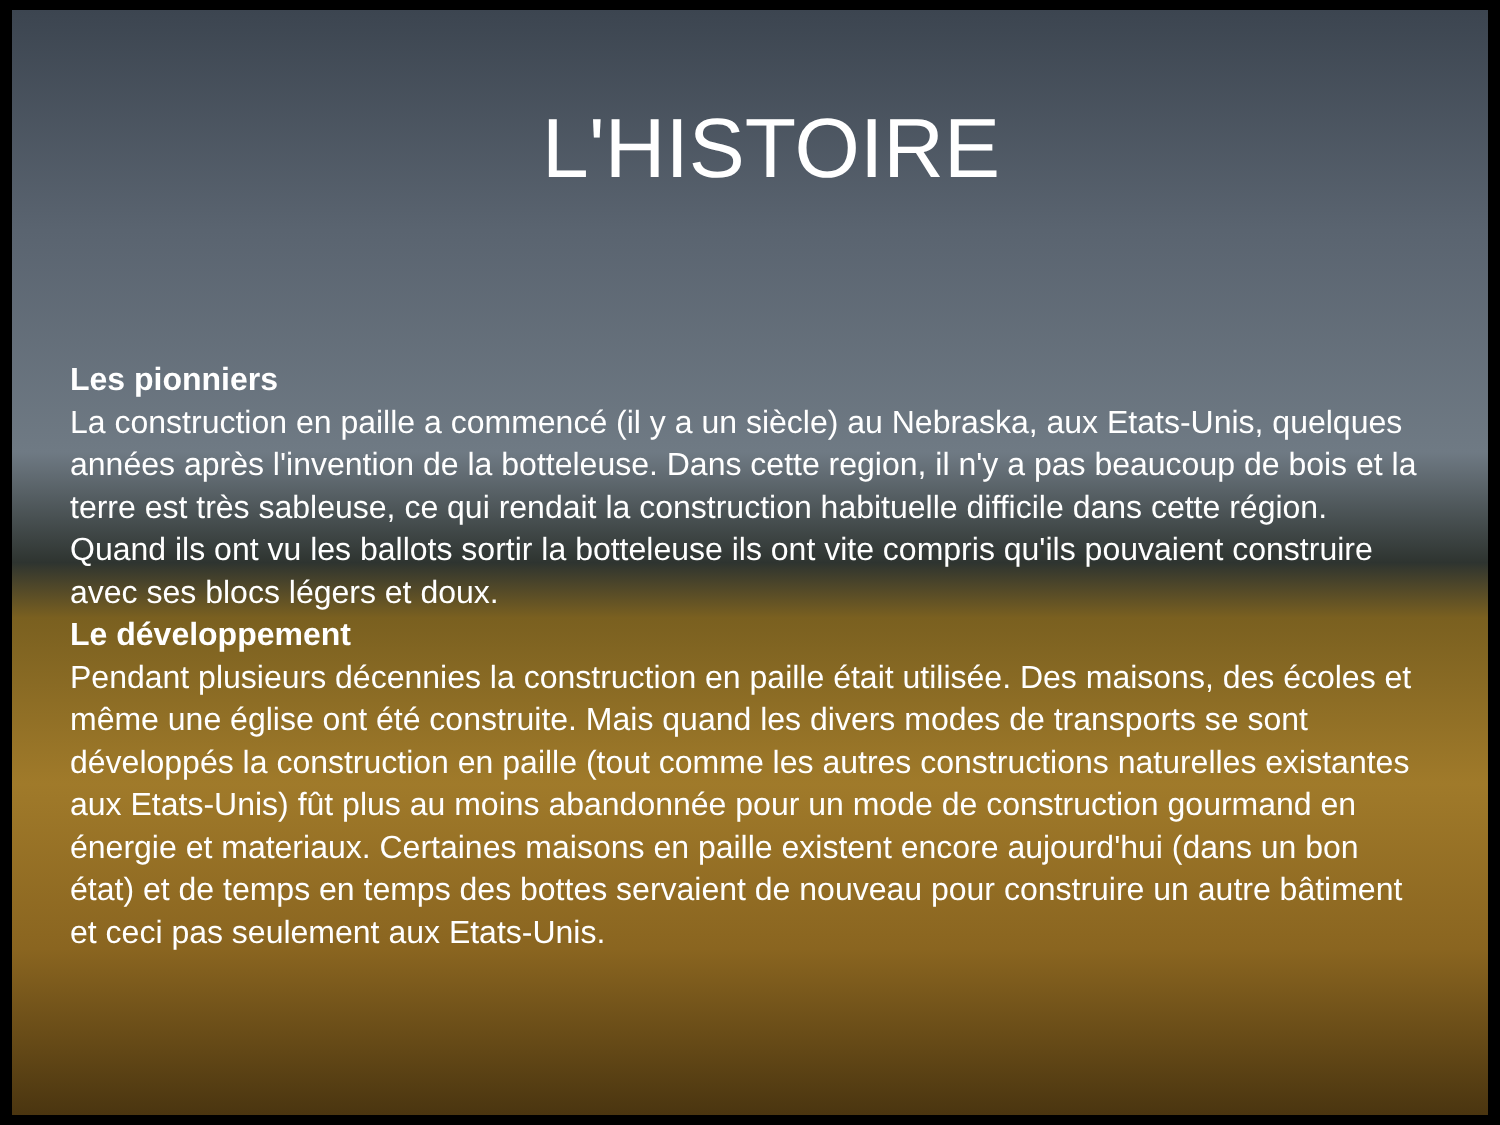L'HISTOIRE
Les pionniers
La construction en paille a commencé (il y a un siècle) au Nebraska, aux Etats-Unis, quelques années après l'invention de la botteleuse. Dans cette region, il n'y a pas beaucoup de bois et la terre est très sableuse, ce qui rendait la construction habituelle difficile dans cette région. Quand ils ont vu les ballots sortir la botteleuse ils ont vite compris qu'ils pouvaient construire avec ses blocs légers et doux.
Le développement
Pendant plusieurs décennies la construction en paille était utilisée. Des maisons, des écoles et même une église ont été construite. Mais quand les divers modes de transports se sont développés la construction en paille (tout comme les autres constructions naturelles existantes aux Etats-Unis) fût plus au moins abandonnée pour un mode de construction gourmand en énergie et materiaux. Certaines maisons en paille existent encore aujourd'hui (dans un bon état) et de temps en temps des bottes servaient de nouveau pour construire un autre bâtiment et ceci pas seulement aux Etats-Unis.